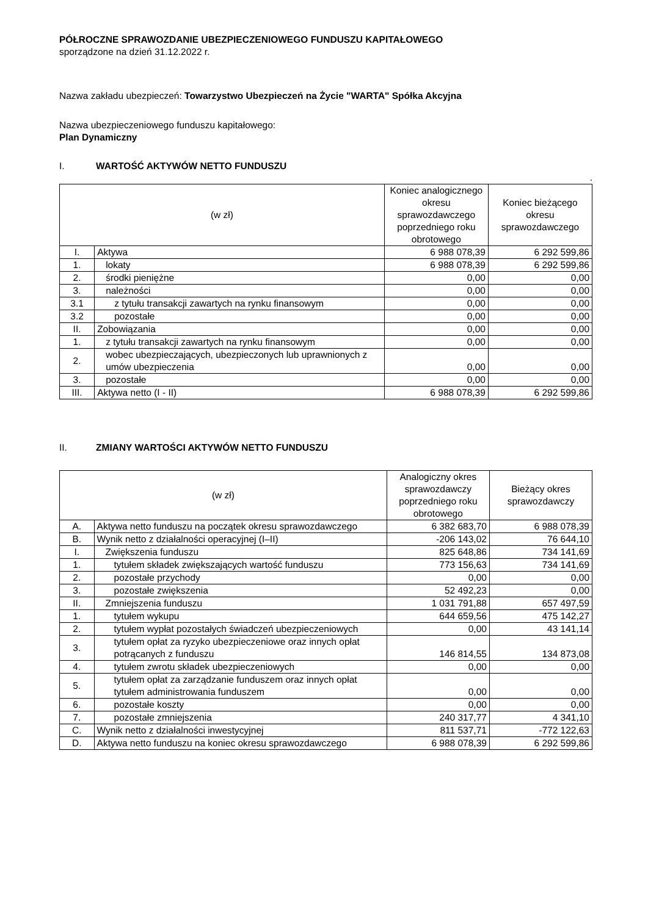PÓŁROCZNE SPRAWOZDANIE UBEZPIECZENIOWEGO FUNDUSZU KAPITAŁOWEGO
sporządzone na dzień 31.12.2022 r.
Nazwa zakładu ubezpieczeń: Towarzystwo Ubezpieczeń na Życie "WARTA" Spółka Akcyjna
Nazwa ubezpieczeniowego funduszu kapitałowego:
Plan Dynamiczny
I. WARTOŚĆ AKTYWÓW NETTO FUNDUSZU
.
| (w zł) | | Koniec analogicznego okresu sprawozdawczego poprzedniego roku obrotowego | Koniec bieżącego okresu sprawozdawczego |
| --- | --- | --- | --- |
| I. | Aktywa | 6 988 078,39 | 6 292 599,86 |
| 1. | lokaty | 6 988 078,39 | 6 292 599,86 |
| 2. | środki pieniężne | 0,00 | 0,00 |
| 3. | należności | 0,00 | 0,00 |
| 3.1 | z tytułu transakcji zawartych na rynku finansowym | 0,00 | 0,00 |
| 3.2 | pozostałe | 0,00 | 0,00 |
| II. | Zobowiązania | 0,00 | 0,00 |
| 1. | z tytułu transakcji zawartych na rynku finansowym | 0,00 | 0,00 |
| 2. | wobec ubezpieczających, ubezpieczonych lub uprawnionych z umów ubezpieczenia | 0,00 | 0,00 |
| 3. | pozostałe | 0,00 | 0,00 |
| III. | Aktywa netto (I - II) | 6 988 078,39 | 6 292 599,86 |
II. ZMIANY WARTOŚCI AKTYWÓW NETTO FUNDUSZU
| (w zł) | | Analogiczny okres sprawozdawczy poprzedniego roku obrotowego | Bieżący okres sprawozdawczy |
| --- | --- | --- | --- |
| A. | Aktywa netto funduszu na początek okresu sprawozdawczego | 6 382 683,70 | 6 988 078,39 |
| B. | Wynik netto z działalności operacyjnej (I–II) | -206 143,02 | 76 644,10 |
| I. | Zwiększenia funduszu | 825 648,86 | 734 141,69 |
| 1. | tytułem składek zwiększających wartość funduszu | 773 156,63 | 734 141,69 |
| 2. | pozostałe przychody | 0,00 | 0,00 |
| 3. | pozostałe zwiększenia | 52 492,23 | 0,00 |
| II. | Zmniejszenia funduszu | 1 031 791,88 | 657 497,59 |
| 1. | tytułem wykupu | 644 659,56 | 475 142,27 |
| 2. | tytułem wypłat pozostałych świadczeń ubezpieczeniowych | 0,00 | 43 141,14 |
| 3. | tytułem opłat za ryzyko ubezpieczeniowe oraz innych opłat potrącanych z funduszu | 146 814,55 | 134 873,08 |
| 4. | tytułem zwrotu składek ubezpieczeniowych | 0,00 | 0,00 |
| 5. | tytułem opłat za zarządzanie funduszem oraz innych opłat tytułem administrowania funduszem | 0,00 | 0,00 |
| 6. | pozostałe koszty | 0,00 | 0,00 |
| 7. | pozostałe zmniejszenia | 240 317,77 | 4 341,10 |
| C. | Wynik netto z działalności inwestycyjnej | 811 537,71 | -772 122,63 |
| D. | Aktywa netto funduszu na koniec okresu sprawozdawczego | 6 988 078,39 | 6 292 599,86 |